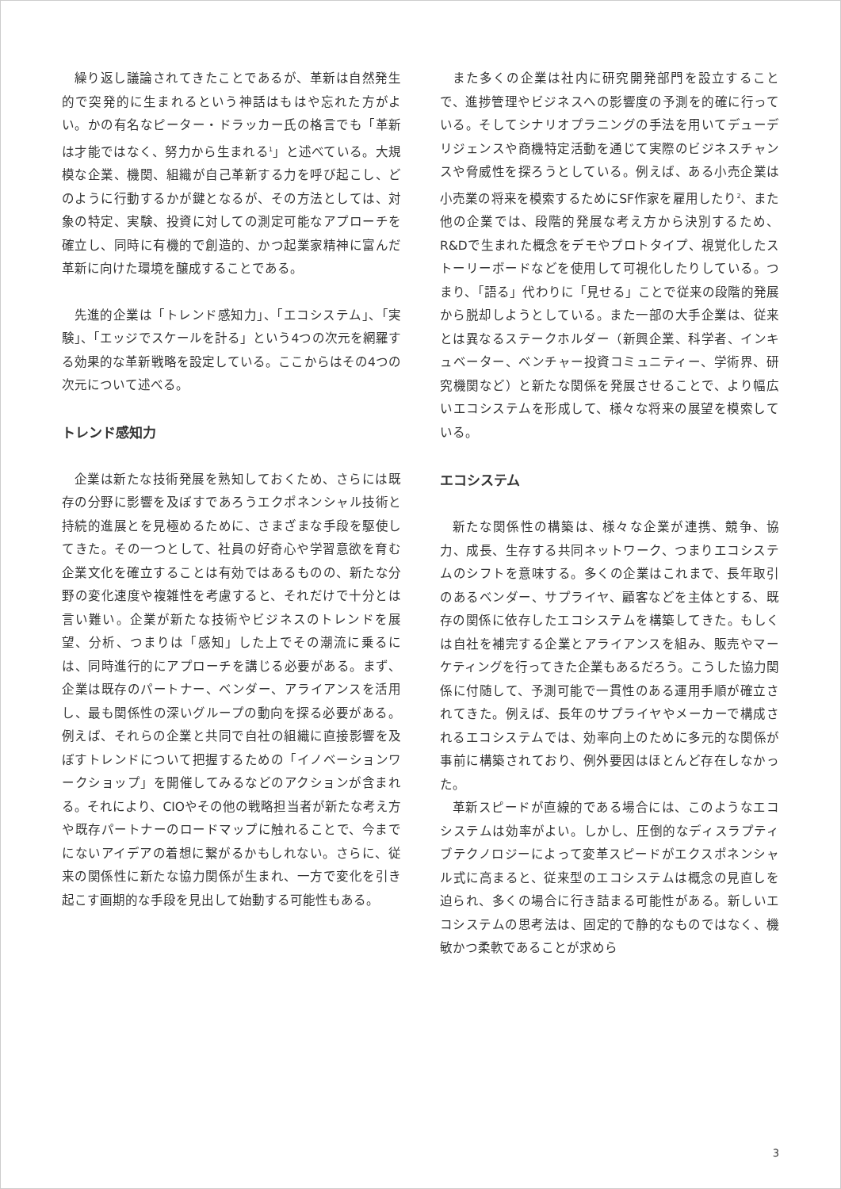繰り返し議論されてきたことであるが、革新は自然発生的で突発的に生まれるという神話はもはや忘れた方がよい。かの有名なピーター・ドラッカー氏の格言でも「革新は才能ではなく、努力から生まれる<sup>1</sup>」と述べている。大規模な企業、機関、組織が自己革新する力を呼び起こし、どのように行動するかが鍵となるが、その方法としては、対象の特定、実験、投資に対しての測定可能なアプローチを確立し、同時に有機的で創造的、かつ起業家精神に富んだ革新に向けた環境を醸成することである。
先進的企業は「トレンド感知力」、「エコシステム」、「実験」、「エッジでスケールを計る」という4つの次元を網羅する効果的な革新戦略を設定している。ここからはその4つの次元について述べる。
トレンド感知力
企業は新たな技術発展を熟知しておくため、さらには既存の分野に影響を及ぼすであろうエクポネンシャル技術と持続的進展とを見極めるために、さまざまな手段を駆使してきた。その一つとして、社員の好奇心や学習意欲を育む企業文化を確立することは有効ではあるものの、新たな分野の変化速度や複雑性を考慮すると、それだけで十分とは言い難い。企業が新たな技術やビジネスのトレンドを展望、分析、つまりは「感知」した上でその潮流に乗るには、同時進行的にアプローチを講じる必要がある。まず、企業は既存のパートナー、ベンダー、アライアンスを活用し、最も関係性の深いグループの動向を探る必要がある。例えば、それらの企業と共同で自社の組織に直接影響を及ぼすトレンドについて把握するための「イノベーションワークショップ」を開催してみるなどのアクションが含まれる。それにより、CIOやその他の戦略担当者が新たな考え方や既存パートナーのロードマップに触れることで、今までにないアイデアの着想に繋がるかもしれない。さらに、従来の関係性に新たな協力関係が生まれ、一方で変化を引き起こす画期的な手段を見出して始動する可能性もある。
また多くの企業は社内に研究開発部門を設立することで、進捗管理やビジネスへの影響度の予測を的確に行っている。そしてシナリオプラニングの手法を用いてデューデリジェンスや商機特定活動を通じて実際のビジネスチャンスや脅威性を探ろうとしている。例えば、ある小売企業は小売業の将来を模索するためにSF作家を雇用したり<sup>2</sup>、また他の企業では、段階的発展な考え方から決別するため、R&Dで生まれた概念をデモやプロトタイプ、視覚化したストーリーボードなどを使用して可視化したりしている。つまり、「語る」代わりに「見せる」ことで従来の段階的発展から脱却しようとしている。また一部の大手企業は、従来とは異なるステークホルダー（新興企業、科学者、インキュベーター、ベンチャー投資コミュニティー、学術界、研究機関など）と新たな関係を発展させることで、より幅広いエコシステムを形成して、様々な将来の展望を模索している。
エコシステム
新たな関係性の構築は、様々な企業が連携、競争、協力、成長、生存する共同ネットワーク、つまりエコシステムのシフトを意味する。多くの企業はこれまで、長年取引のあるベンダー、サプライヤ、顧客などを主体とする、既存の関係に依存したエコシステムを構築してきた。もしくは自社を補完する企業とアライアンスを組み、販売やマーケティングを行ってきた企業もあるだろう。こうした協力関係に付随して、予測可能で一貫性のある運用手順が確立されてきた。例えば、長年のサプライヤやメーカーで構成されるエコシステムでは、効率向上のために多元的な関係が事前に構築されており、例外要因はほとんど存在しなかった。
革新スピードが直線的である場合には、このようなエコシステムは効率がよい。しかし、圧倒的なディスラプティブテクノロジーによって変革スピードがエクスポネンシャル式に高まると、従来型のエコシステムは概念の見直しを迫られ、多くの場合に行き詰まる可能性がある。新しいエコシステムの思考法は、固定的で静的なものではなく、機敏かつ柔軟であることが求めら
3